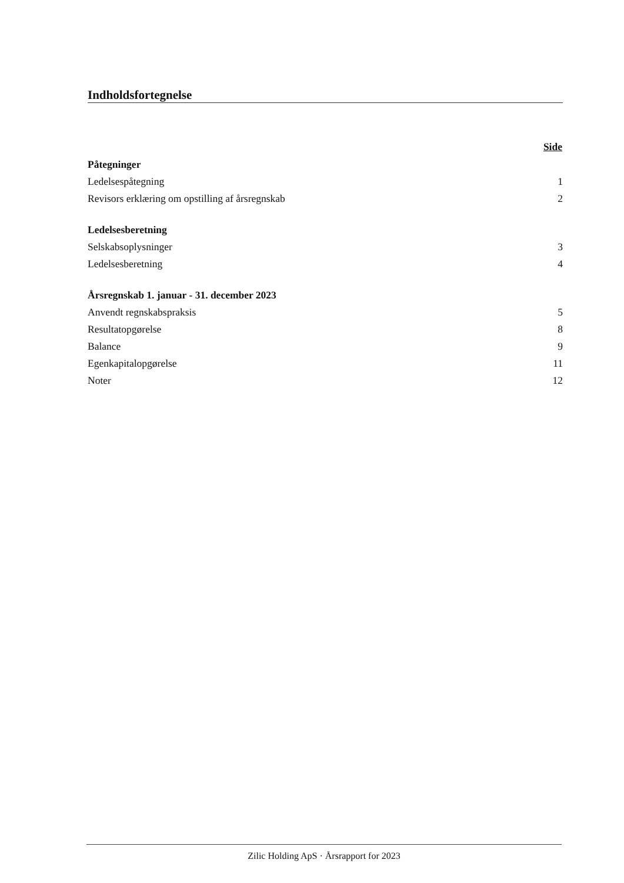Indholdsfortegnelse
| | Side |
| Påtegninger | |
| Ledelsespåtegning | 1 |
| Revisors erklæring om opstilling af årsregnskab | 2 |
| Ledelsesberetning | |
| Selskabsoplysninger | 3 |
| Ledelsesberetning | 4 |
| Årsregnskab 1. januar - 31. december 2023 | |
| Anvendt regnskabspraksis | 5 |
| Resultatopgørelse | 8 |
| Balance | 9 |
| Egenkapitalopgørelse | 11 |
| Noter | 12 |
Zilic Holding ApS · Årsrapport for 2023